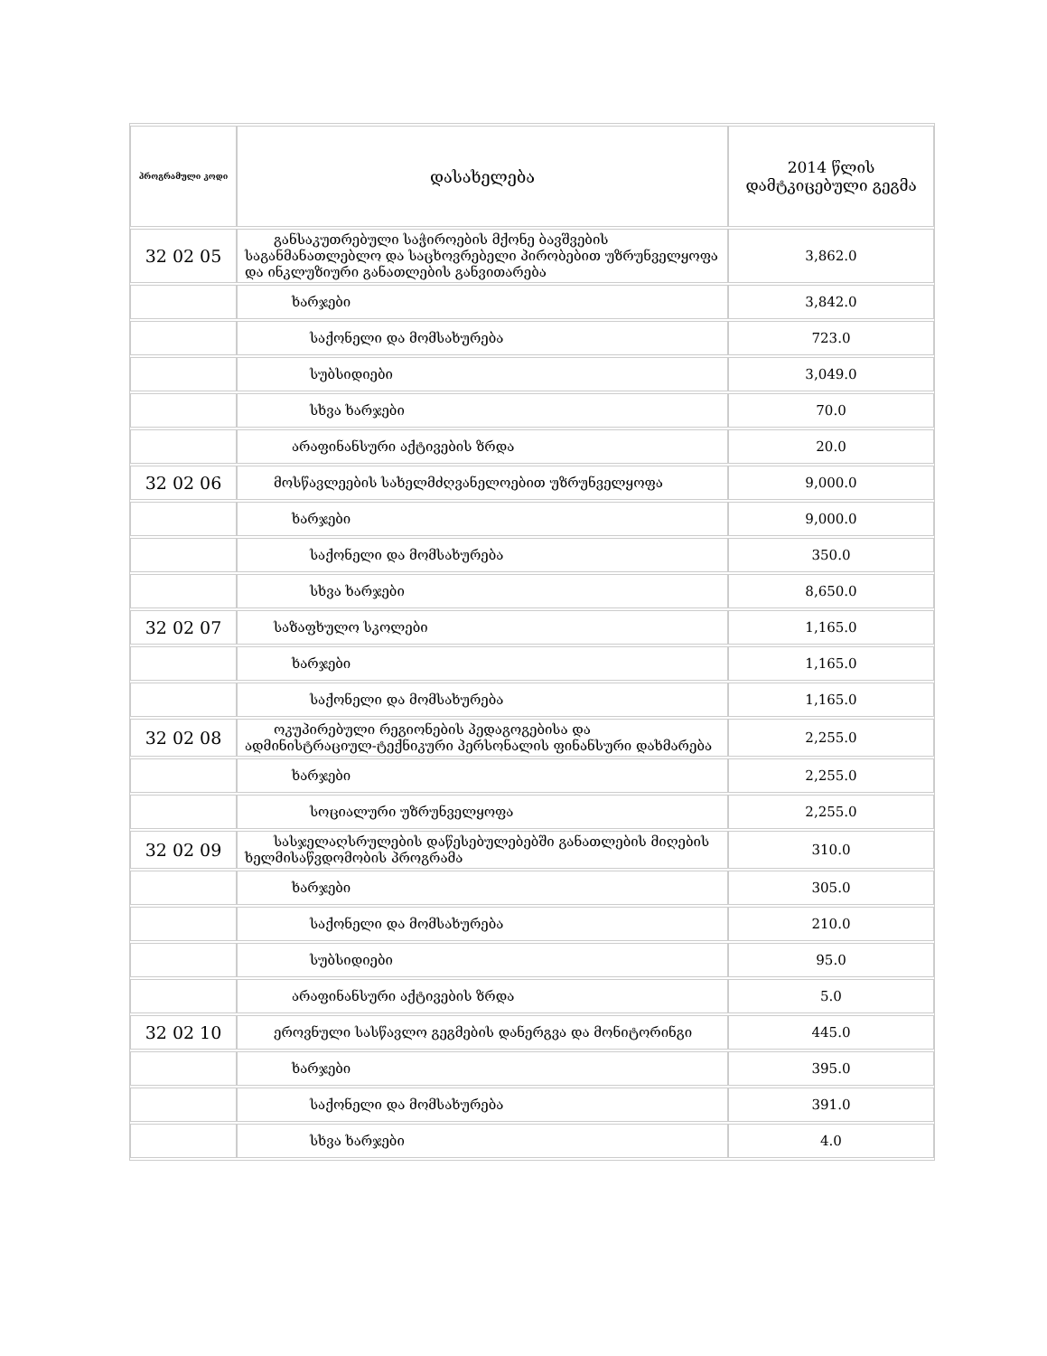| პროგრამული კოდი | დასახელება | 2014 წლის დამტკიცებული გეგმა |
| --- | --- | --- |
| 32 02 05 | განსაკუთრებული საჭიროების მქონე ბავშვების საგანმანათლებლო და საცხოვრებელი პირობებით უზრუნველყოფა და ინკლუზიური განათლების განვითარება | 3,862.0 |
| | ხარჯები | 3,842.0 |
| | საქონელი და მომსახურება | 723.0 |
| | სუბსიდიები | 3,049.0 |
| | სხვა ხარჯები | 70.0 |
| | არაფინანსური აქტივების ზრდა | 20.0 |
| 32 02 06 | მოსწავლეების სახელმძღვანელოებით უზრუნველყოფა | 9,000.0 |
| | ხარჯები | 9,000.0 |
| | საქონელი და მომსახურება | 350.0 |
| | სხვა ხარჯები | 8,650.0 |
| 32 02 07 | საზაფხულო სკოლები | 1,165.0 |
| | ხარჯები | 1,165.0 |
| | საქონელი და მომსახურება | 1,165.0 |
| 32 02 08 | ოკუპირებული რეგიონების პედაგოგებისა და ადმინისტრაციულ-ტექნიკური პერსონალის ფინანსური დახმარება | 2,255.0 |
| | ხარჯები | 2,255.0 |
| | სოციალური უზრუნველყოფა | 2,255.0 |
| 32 02 09 | სასჯელაღსრულების დაწესებულებებში განათლების მიღების ხელმისაწვდომობის პროგრამა | 310.0 |
| | ხარჯები | 305.0 |
| | საქონელი და მომსახურება | 210.0 |
| | სუბსიდიები | 95.0 |
| | არაფინანსური აქტივების ზრდა | 5.0 |
| 32 02 10 | ეროვნული სასწავლო გეგმების დანერგვა და მონიტორინგი | 445.0 |
| | ხარჯები | 395.0 |
| | საქონელი და მომსახურება | 391.0 |
| | სხვა ხარჯები | 4.0 |